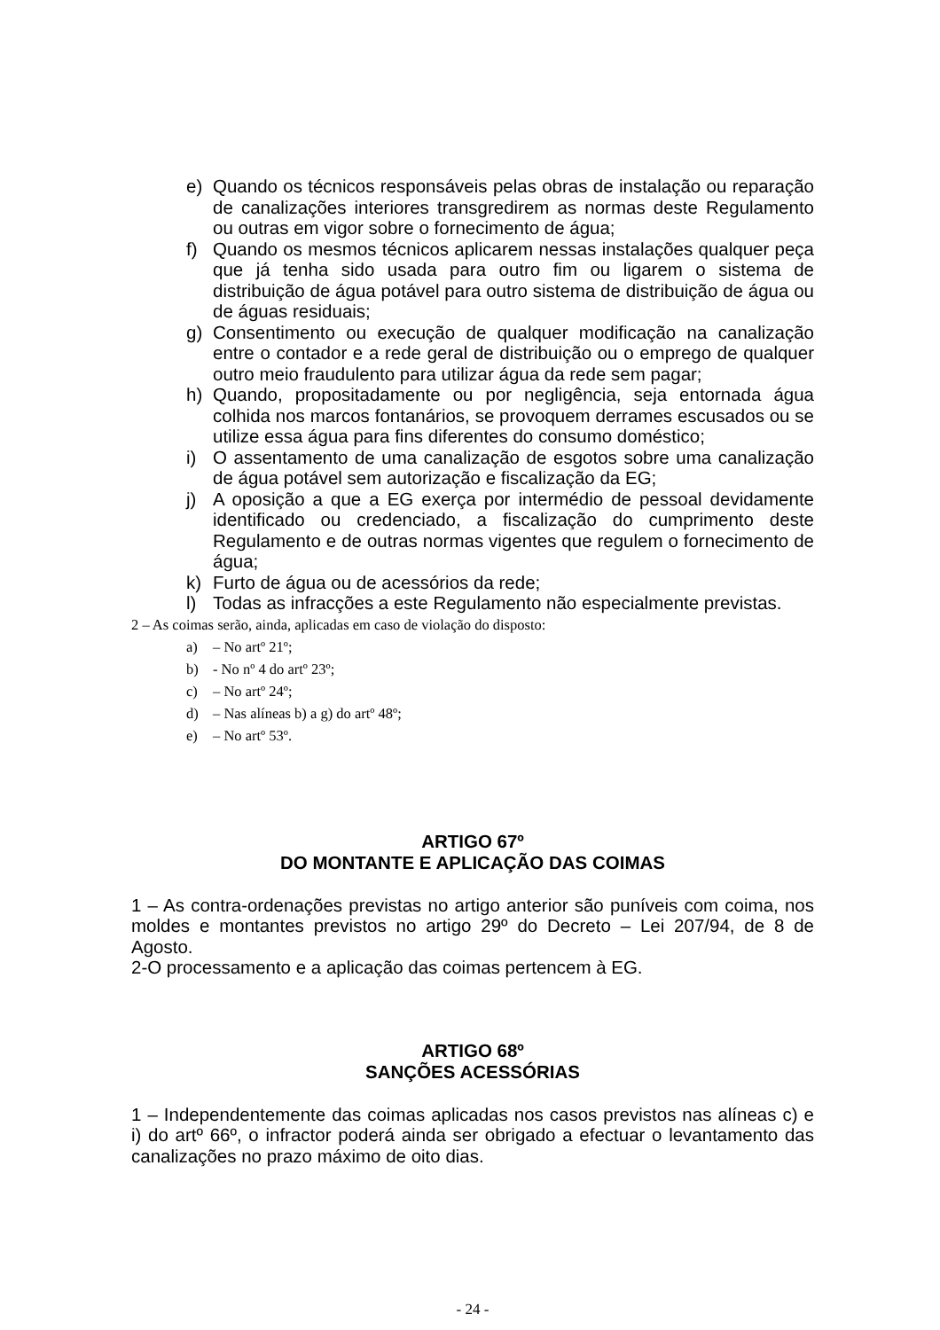e) Quando os técnicos responsáveis pelas obras de instalação ou reparação de canalizações interiores transgredirem as normas deste Regulamento ou outras em vigor sobre o fornecimento de água;
f) Quando os mesmos técnicos aplicarem nessas instalações qualquer peça que já tenha sido usada para outro fim ou ligarem o sistema de distribuição de água potável para outro sistema de distribuição de água ou de águas residuais;
g) Consentimento ou execução de qualquer modificação na canalização entre o contador e a rede geral de distribuição ou o emprego de qualquer outro meio fraudulento para utilizar água da rede sem pagar;
h) Quando, propositadamente ou por negligência, seja entornada água colhida nos marcos fontanários, se provoquem derrames escusados ou se utilize essa água para fins diferentes do consumo doméstico;
i) O assentamento de uma canalização de esgotos sobre uma canalização de água potável sem autorização e fiscalização da EG;
j) A oposição a que a EG exerça por intermédio de pessoal devidamente identificado ou credenciado, a fiscalização do cumprimento deste Regulamento e de outras normas vigentes que regulem o fornecimento de água;
k) Furto de água ou de acessórios da rede;
l) Todas as infracções a este Regulamento não especialmente previstas.
2 – As coimas serão, ainda, aplicadas em caso de violação do disposto:
a) – No artº 21º;
b) - No nº 4 do artº 23º;
c) – No artº 24º;
d) – Nas alíneas b) a g) do artº 48º;
e) – No artº 53º.
ARTIGO 67º
DO MONTANTE E APLICAÇÃO DAS COIMAS
1 – As contra-ordenações previstas no artigo anterior são puníveis com coima, nos moldes e montantes previstos no artigo 29º do Decreto – Lei 207/94, de 8 de Agosto.
2-O processamento e a aplicação das coimas pertencem à EG.
ARTIGO 68º
SANÇÕES ACESSÓRIAS
1 – Independentemente das coimas aplicadas nos casos previstos nas alíneas c) e i) do artº 66º, o infractor poderá ainda ser obrigado a efectuar o levantamento das canalizações no prazo máximo de oito dias.
- 24 -